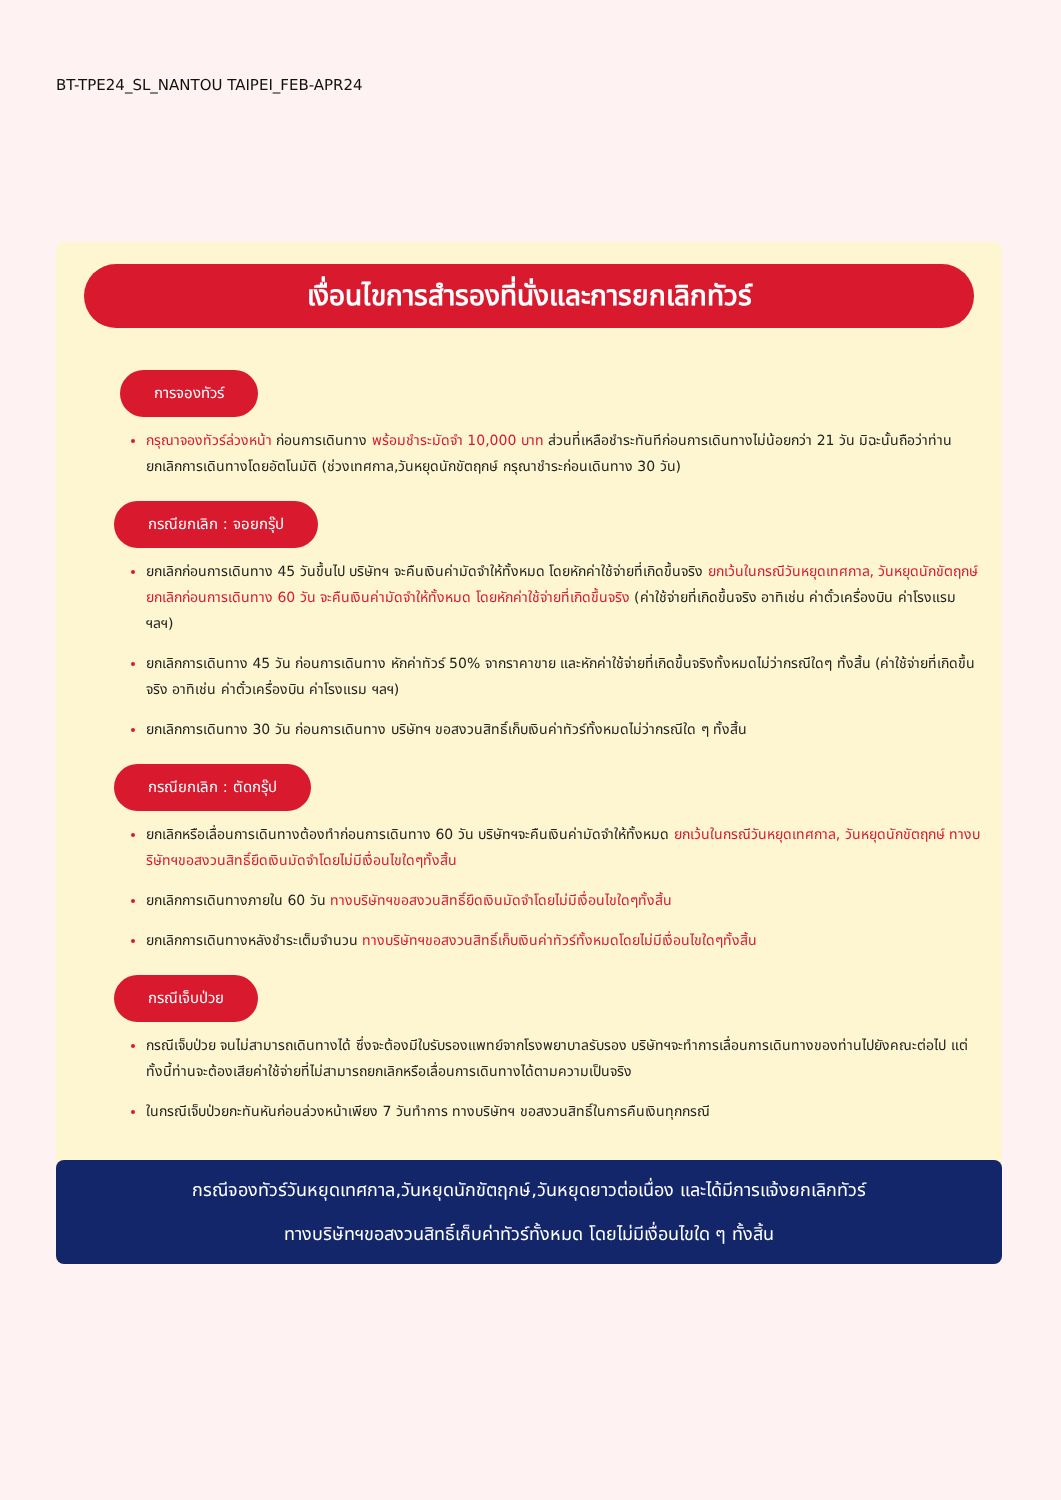BT-TPE24_SL_NANTOU TAIPEI_FEB-APR24
เงื่อนไขการสำรองที่นั่งและการยกเลิกทัวร์
การจองทัวร์
กรุณาจองทัวร์ล่วงหน้า ก่อนการเดินทาง พร้อมชำระมัดจำ 10,000 บาท ส่วนที่เหลือชำระทันทีก่อนการเดินทางไม่น้อยกว่า 21 วัน มิฉะนั้นถือว่าท่านยกเลิกการเดินทางโดยอัตโนมัติ (ช่วงเทศกาล,วันหยุดนักขัตฤกษ์ กรุณาชำระก่อนเดินทาง 30 วัน)
กรณียกเลิก : จอยกรุ๊ป
ยกเลิกก่อนการเดินทาง 45 วันขึ้นไป บริษัทฯ จะคืนเงินค่ามัดจำให้ทั้งหมด โดยหักค่าใช้จ่ายที่เกิดขึ้นจริง ยกเว้นในกรณีวันหยุดเทศกาล, วันหยุดนักขัตฤกษ์ ยกเลิกก่อนการเดินทาง 60 วัน จะคืนเงินค่ามัดจำให้ทั้งหมด โดยหักค่าใช้จ่ายที่เกิดขึ้นจริง (ค่าใช้จ่ายที่เกิดขึ้นจริง อาทิเช่น ค่าตั๋วเครื่องบิน ค่าโรงแรม ฯลฯ)
ยกเลิกการเดินทาง 45 วัน ก่อนการเดินทาง หักค่าทัวร์ 50% จากราคาขาย และหักค่าใช้จ่ายที่เกิดขึ้นจริงทั้งหมดไม่ว่ากรณีใดๆ ทั้งสิ้น (ค่าใช้จ่ายที่เกิดขึ้นจริง อาทิเช่น ค่าตั๋วเครื่องบิน ค่าโรงแรม ฯลฯ)
ยกเลิกการเดินทาง 30 วัน ก่อนการเดินทาง บริษัทฯ ขอสงวนสิทธิ์เก็บเงินค่าทัวร์ทั้งหมดไม่ว่ากรณีใด ๆ ทั้งสิ้น
กรณียกเลิก : ตัดกรุ๊ป
ยกเลิกหรือเลื่อนการเดินทางต้องทำก่อนการเดินทาง 60 วัน บริษัทฯจะคืนเงินค่ามัดจำให้ทั้งหมด ยกเว้นในกรณีวันหยุดเทศกาล, วันหยุดนักขัตฤกษ์ ทางบริษัทฯขอสงวนสิทธิ์ยึดเงินมัดจำโดยไม่มีเงื่อนไขใดๆทั้งสิ้น
ยกเลิกการเดินทางภายใน 60 วัน ทางบริษัทฯขอสงวนสิทธิ์ยึดเงินมัดจำโดยไม่มีเงื่อนไขใดๆทั้งสิ้น
ยกเลิกการเดินทางหลังชำระเต็มจำนวน ทางบริษัทฯขอสงวนสิทธิ์เก็บเงินค่าทัวร์ทั้งหมดโดยไม่มีเงื่อนไขใดๆทั้งสิ้น
กรณีเจ็บป่วย
กรณีเจ็บป่วย จนไม่สามารถเดินทางได้ ซึ่งจะต้องมีใบรับรองแพทย์จากโรงพยาบาลรับรอง บริษัทฯจะทำการเลื่อนการเดินทางของท่านไปยังคณะต่อไป แต่ทั้งนี้ท่านจะต้องเสียค่าใช้จ่ายที่ไม่สามารถยกเลิกหรือเลื่อนการเดินทางได้ตามความเป็นจริง
ในกรณีเจ็บป่วยกะทันหันก่อนล่วงหน้าเพียง 7 วันทำการ ทางบริษัทฯ ขอสงวนสิทธิ์ในการคืนเงินทุกกรณี
กรณีจองทัวร์วันหยุดเทศกาล,วันหยุดนักขัตฤกษ์,วันหยุดยาวต่อเนื่อง และได้มีการแจ้งยกเลิกทัวร์
ทางบริษัทฯขอสงวนสิทธิ์เก็บค่าทัวร์ทั้งหมด โดยไม่มีเงื่อนไขใด ๆ ทั้งสิ้น